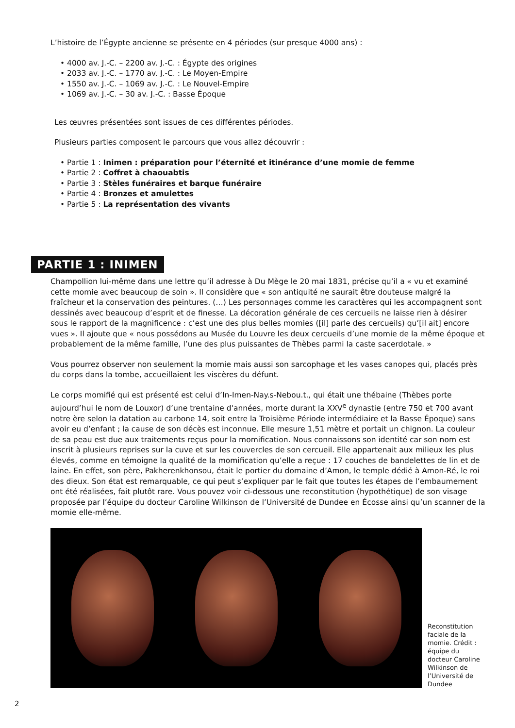L’histoire de l’Égypte ancienne se présente en 4 périodes (sur presque 4000 ans) :
• 4000 av. J.-C. – 2200 av. J.-C. : Égypte des origines
• 2033 av. J.-C. – 1770 av. J.-C. : Le Moyen-Empire
• 1550 av. J.-C. – 1069 av. J.-C. : Le Nouvel-Empire
• 1069 av. J.-C. – 30 av. J.-C. : Basse Époque
Les œuvres présentées sont issues de ces différentes périodes.
Plusieurs parties composent le parcours que vous allez découvrir :
• Partie 1 : Inimen : préparation pour l’éternité et itinérance d’une momie de femme
• Partie 2 : Coffret à chaouabtis
• Partie 3 : Stèles funéraires et barque funéraire
• Partie 4 : Bronzes et amulettes
• Partie 5 : La représentation des vivants
PARTIE 1 : INIMEN
Champollion lui-même dans une lettre qu’il adresse à Du Mège le 20 mai 1831, précise qu’il a « vu et examiné cette momie avec beaucoup de soin ». Il considère que « son antiquité ne saurait être douteuse malgré la fraîcheur et la conservation des peintures. (…) Les personnages comme les caractères qui les accompagnent sont dessinés avec beaucoup d’esprit et de finesse. La décoration générale de ces cercueils ne laisse rien à désirer sous le rapport de la magnificence : c’est une des plus belles momies ([il] parle des cercueils) qu’[il ait] encore vues ». Il ajoute que « nous possédons au Musée du Louvre les deux cercueils d’une momie de la même époque et probablement de la même famille, l’une des plus puissantes de Thèbes parmi la caste sacerdotale. »
Vous pourrez observer non seulement la momie mais aussi son sarcophage et les vases canopes qui, placés près du corps dans la tombe, accueillaient les viscères du défunt.
Le corps momifié qui est présenté est celui d’In-Imen-Nay.s-Nebou.t., qui était une thébaine (Thèbes porte aujourd’hui le nom de Louxor) d’une trentaine d'années, morte durant la XXV<sup>e</sup> dynastie (entre 750 et 700 avant notre ère selon la datation au carbone 14, soit entre la Troisième Période intermédiaire et la Basse Époque) sans avoir eu d’enfant ; la cause de son décès est inconnue. Elle mesure 1,51 mètre et portait un chignon. La couleur de sa peau est due aux traitements reçus pour la momification. Nous connaissons son identité car son nom est inscrit à plusieurs reprises sur la cuve et sur les couvercles de son cercueil. Elle appartenait aux milieux les plus élevés, comme en témoigne la qualité de la momification qu’elle a reçue : 17 couches de bandelettes de lin et de laine. En effet, son père, Pakherenkhonsou, était le portier du domaine d’Amon, le temple dédié à Amon-Ré, le roi des dieux. Son état est remarquable, ce qui peut s’expliquer par le fait que toutes les étapes de l’embaumement ont été réalisées, fait plutôt rare. Vous pouvez voir ci-dessous une reconstitution (hypothétique) de son visage proposée par l’équipe du docteur Caroline Wilkinson de l’Université de Dundee en Écosse ainsi qu’un scanner de la momie elle-même.
Reconstitution faciale de la momie. Crédit : équipe du docteur Caroline Wilkinson de l’Université de Dundee
2